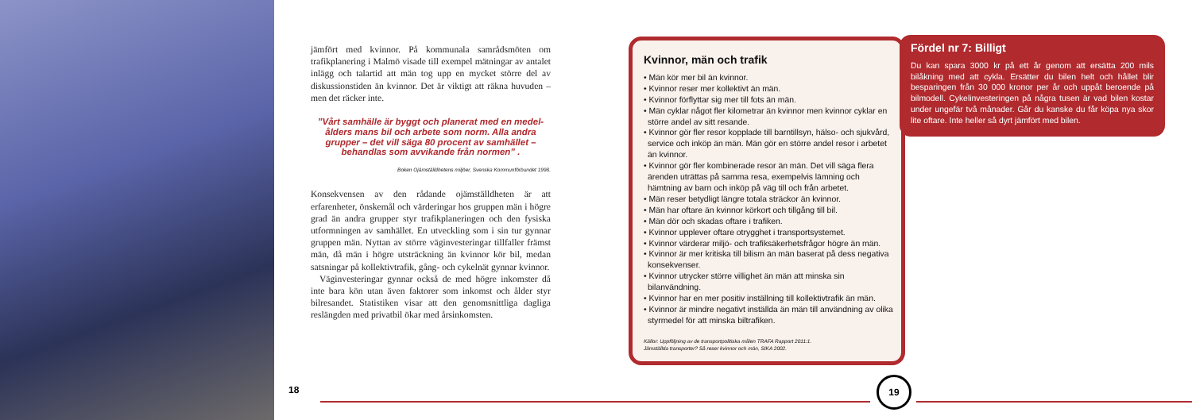jämfört med kvinnor. På kommunala samrådsmöten om trafikplanering i Malmö visade till exempel mätningar av antalet inlägg och talartid att män tog upp en mycket större del av diskussionstiden än kvinnor. Det är viktigt att räkna huvuden – men det räcker inte.
”Vårt samhälle är byggt och planerat med en medel-ålders mans bil och arbete som norm. Alla andra grupper – det vill säga 80 procent av samhället – behandlas som avvikande från normen” .
Boken Ojämställdhetens miljöer, Svenska Kommunförbundet 1998.
Konsekvensen av den rådande ojämställdheten är att erfarenheter, önskemål och värderingar hos gruppen män i högre grad än andra grupper styr trafikplaneringen och den fysiska utformningen av samhället. En utveckling som i sin tur gynnar gruppen män. Nyttan av större väginvesteringar tillfaller främst män, då män i högre utsträckning än kvinnor kör bil, medan satsningar på kollektivtrafik, gång- och cykelnät gynnar kvinnor.
Väginvesteringar gynnar också de med högre inkomster då inte bara kön utan även faktorer som inkomst och ålder styr bilresandet. Statistiken visar att den genomsnittliga dagliga reslängden med privatbil ökar med årsinkomsten.
Kvinnor, män och trafik
• Män kör mer bil än kvinnor.
• Kvinnor reser mer kollektivt än män.
• Kvinnor förflyttar sig mer till fots än män.
• Män cyklar något fler kilometrar än kvinnor men kvinnor cyklar en större andel av sitt resande.
• Kvinnor gör fler resor kopplade till barntillsyn, hälso- och sjukvård, service och inköp än män. Män gör en större andel resor i arbetet än kvinnor.
• Kvinnor gör fler kombinerade resor än män. Det vill säga flera ärenden uträttas på samma resa, exempelvis lämning och hämtning av barn och inköp på väg till och från arbetet.
• Män reser betydligt längre totala sträckor än kvinnor.
• Män har oftare än kvinnor körkort och tillgång till bil.
• Män dör och skadas oftare i trafiken.
• Kvinnor upplever oftare otrygghet i transportsystemet.
• Kvinnor värderar miljö- och trafiksäkerhetsfrågor högre än män.
• Kvinnor är mer kritiska till bilism än män baserat på dess negativa konsekvenser.
• Kvinnor utrycker större villighet än män att minska sin bilanvändning.
• Kvinnor har en mer positiv inställning till kollektivtrafik än män.
• Kvinnor är mindre negativt inställda än män till användning av olika styrmedel för att minska biltrafiken.
Källor: Uppföljning av de transportpolitiska målen TRAFA Rapport 2011:1.
Jämställda transporter? Så reser kvinnor och män, SIKA 2002.
Fördel nr 7: Billigt
Du kan spara 3000 kr på ett år genom att ersätta 200 mils bilåkning med att cykla. Ersätter du bilen helt och hållet blir besparingen från 30 000 kronor per år och uppåt beroende på bilmodell. Cykelinvesteringen på några tusen är vad bilen kostar under ungefär två månader. Går du kanske du får köpa nya skor lite oftare. Inte heller så dyrt jämfört med bilen.
18 19